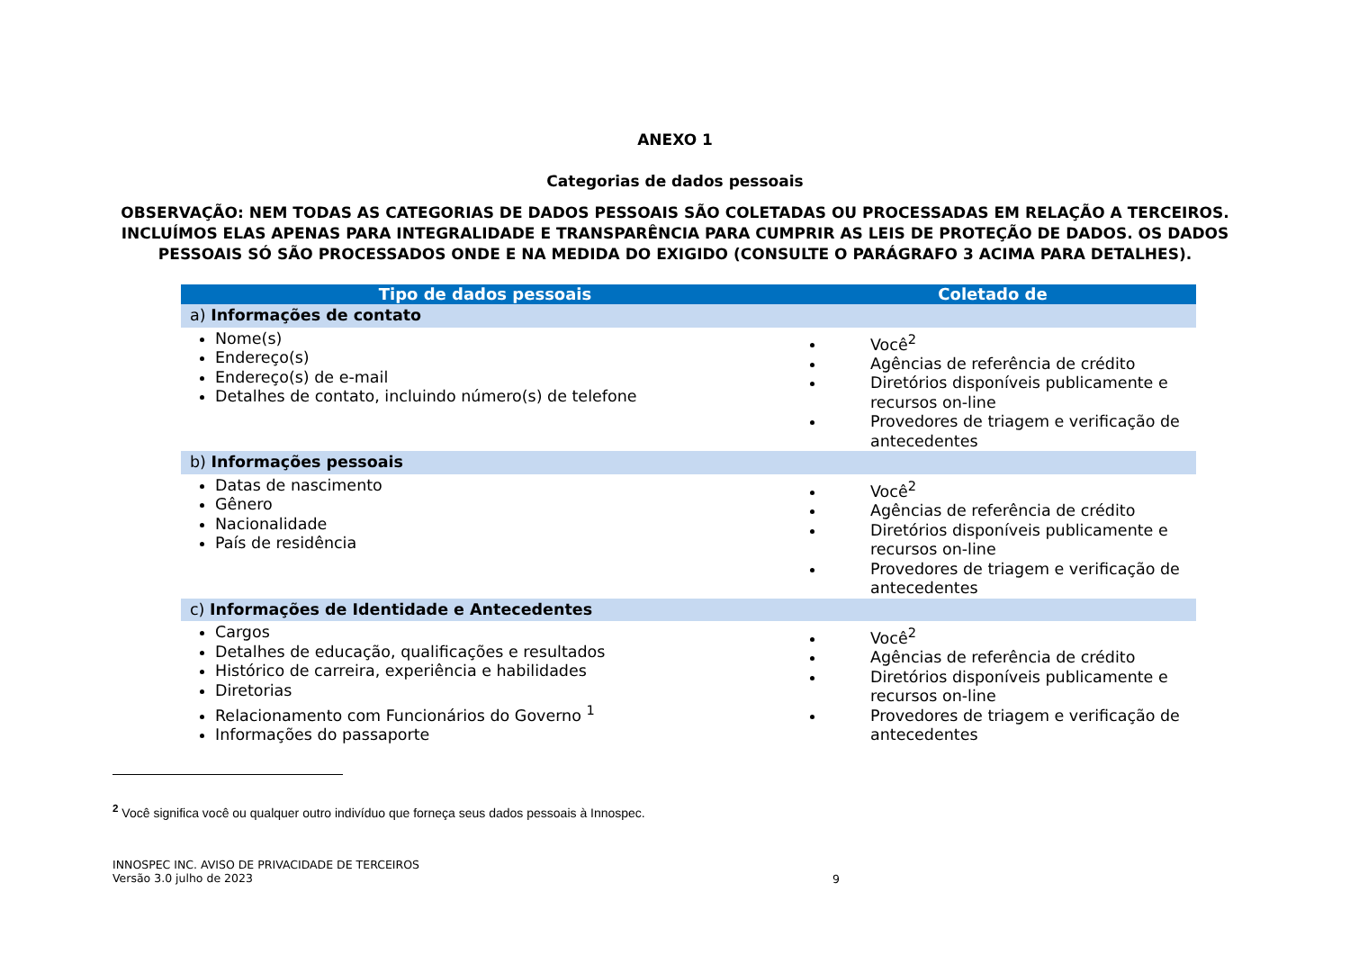ANEXO 1
Categorias de dados pessoais
OBSERVAÇÃO: NEM TODAS AS CATEGORIAS DE DADOS PESSOAIS SÃO COLETADAS OU PROCESSADAS EM RELAÇÃO A TERCEIROS. INCLUÍMOS ELAS APENAS PARA INTEGRALIDADE E TRANSPARÊNCIA PARA CUMPRIR AS LEIS DE PROTEÇÃO DE DADOS. OS DADOS PESSOAIS SÓ SÃO PROCESSADOS ONDE E NA MEDIDA DO EXIGIDO (CONSULTE O PARÁGRAFO 3 ACIMA PARA DETALHES).
| Tipo de dados pessoais | Coletado de |
| --- | --- |
| a) Informações de contato | |
| Nome(s) Endereço(s) Endereço(s) de e-mail Detalhes de contato, incluindo número(s) de telefone | Você<sup>2</sup> Agências de referência de crédito Diretórios disponíveis publicamente e recursos on-line Provedores de triagem e verificação de antecedentes |
| b) Informações pessoais | |
| Datas de nascimento Gênero Nacionalidade País de residência | Você<sup>2</sup> Agências de referência de crédito Diretórios disponíveis publicamente e recursos on-line Provedores de triagem e verificação de antecedentes |
| c) Informações de Identidade e Antecedentes | |
| Cargos Detalhes de educação, qualificações e resultados Histórico de carreira, experiência e habilidades Diretorias Relacionamento com Funcionários do Governo <sup>1</sup> Informações do passaporte | Você<sup>2</sup> Agências de referência de crédito Diretórios disponíveis publicamente e recursos on-line Provedores de triagem e verificação de antecedentes |
<sup>2</sup> Você significa você ou qualquer outro indivíduo que forneça seus dados pessoais à Innospec.
INNOSPEC INC. AVISO DE PRIVACIDADE DE TERCEIROS
Versão 3.0 julho de 2023
9